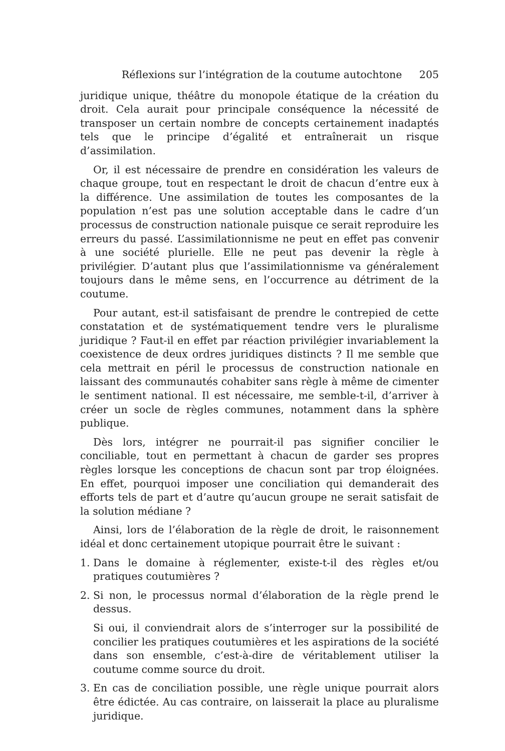Réflexions sur l’intégration de la coutume autochtone 205
juridique unique, théâtre du monopole étatique de la création du droit. Cela aurait pour principale conséquence la nécessité de transposer un certain nombre de concepts certainement inadaptés tels que le principe d’égalité et entraînerait un risque d’assimilation.
Or, il est nécessaire de prendre en considération les valeurs de chaque groupe, tout en respectant le droit de chacun d’entre eux à la différence. Une assimilation de toutes les composantes de la population n’est pas une solution acceptable dans le cadre d’un processus de construction nationale puisque ce serait reproduire les erreurs du passé. L’assimilationnisme ne peut en effet pas convenir à une société plurielle. Elle ne peut pas devenir la règle à privilégier. D’autant plus que l’assimilationnisme va généralement toujours dans le même sens, en l’occurrence au détriment de la coutume.
Pour autant, est-il satisfaisant de prendre le contrepied de cette constatation et de systématiquement tendre vers le pluralisme juridique ? Faut-il en effet par réaction privilégier invariablement la coexistence de deux ordres juridiques distincts ? Il me semble que cela mettrait en péril le processus de construction nationale en laissant des communautés cohabiter sans règle à même de cimenter le sentiment national. Il est nécessaire, me semble-t-il, d’arriver à créer un socle de règles communes, notamment dans la sphère publique.
Dès lors, intégrer ne pourrait-il pas signifier concilier le conciliable, tout en permettant à chacun de garder ses propres règles lorsque les conceptions de chacun sont par trop éloignées. En effet, pourquoi imposer une conciliation qui demanderait des efforts tels de part et d’autre qu’aucun groupe ne serait satisfait de la solution médiane ?
Ainsi, lors de l’élaboration de la règle de droit, le raisonnement idéal et donc certainement utopique pourrait être le suivant :
1. Dans le domaine à réglementer, existe-t-il des règles et/ou pratiques coutumières ?
2. Si non, le processus normal d’élaboration de la règle prend le dessus.
Si oui, il conviendrait alors de s’interroger sur la possibilité de concilier les pratiques coutumières et les aspirations de la société dans son ensemble, c’est-à-dire de véritablement utiliser la coutume comme source du droit.
3. En cas de conciliation possible, une règle unique pourrait alors être édictée. Au cas contraire, on laisserait la place au pluralisme juridique.